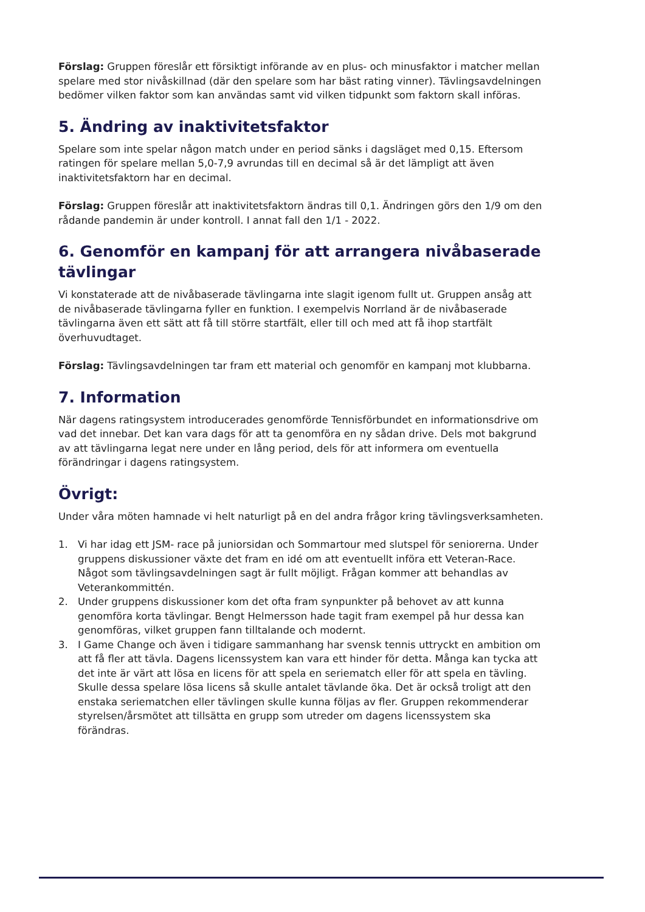Förslag: Gruppen föreslår ett försiktigt införande av en plus- och minusfaktor i matcher mellan spelare med stor nivåskillnad (där den spelare som har bäst rating vinner). Tävlingsavdelningen bedömer vilken faktor som kan användas samt vid vilken tidpunkt som faktorn skall införas.
5. Ändring av inaktivitetsfaktor
Spelare som inte spelar någon match under en period sänks i dagsläget med 0,15. Eftersom ratingen för spelare mellan 5,0-7,9 avrundas till en decimal så är det lämpligt att även inaktivitetsfaktorn har en decimal.
Förslag: Gruppen föreslår att inaktivitetsfaktorn ändras till 0,1. Ändringen görs den 1/9 om den rådande pandemin är under kontroll. I annat fall den 1/1 - 2022.
6. Genomför en kampanj för att arrangera nivåbaserade tävlingar
Vi konstaterade att de nivåbaserade tävlingarna inte slagit igenom fullt ut. Gruppen ansåg att de nivåbaserade tävlingarna fyller en funktion. I exempelvis Norrland är de nivåbaserade tävlingarna även ett sätt att få till större startfält, eller till och med att få ihop startfält överhuvudtaget.
Förslag: Tävlingsavdelningen tar fram ett material och genomför en kampanj mot klubbarna.
7. Information
När dagens ratingsystem introducerades genomförde Tennisförbundet en informationsdrive om vad det innebar. Det kan vara dags för att ta genomföra en ny sådan drive. Dels mot bakgrund av att tävlingarna legat nere under en lång period, dels för att informera om eventuella förändringar i dagens ratingsystem.
Övrigt:
Under våra möten hamnade vi helt naturligt på en del andra frågor kring tävlingsverksamheten.
1. Vi har idag ett JSM- race på juniorsidan och Sommartour med slutspel för seniorerna. Under gruppens diskussioner växte det fram en idé om att eventuellt införa ett Veteran-Race. Något som tävlingsavdelningen sagt är fullt möjligt. Frågan kommer att behandlas av Veterankommittén.
2. Under gruppens diskussioner kom det ofta fram synpunkter på behovet av att kunna genomföra korta tävlingar. Bengt Helmersson hade tagit fram exempel på hur dessa kan genomföras, vilket gruppen fann tilltalande och modernt.
3. I Game Change och även i tidigare sammanhang har svensk tennis uttryckt en ambition om att få fler att tävla. Dagens licenssystem kan vara ett hinder för detta. Många kan tycka att det inte är värt att lösa en licens för att spela en seriematch eller för att spela en tävling. Skulle dessa spelare lösa licens så skulle antalet tävlande öka. Det är också troligt att den enstaka seriematchen eller tävlingen skulle kunna följas av fler. Gruppen rekommenderar styrelsen/årsmötet att tillsätta en grupp som utreder om dagens licenssystem ska förändras.